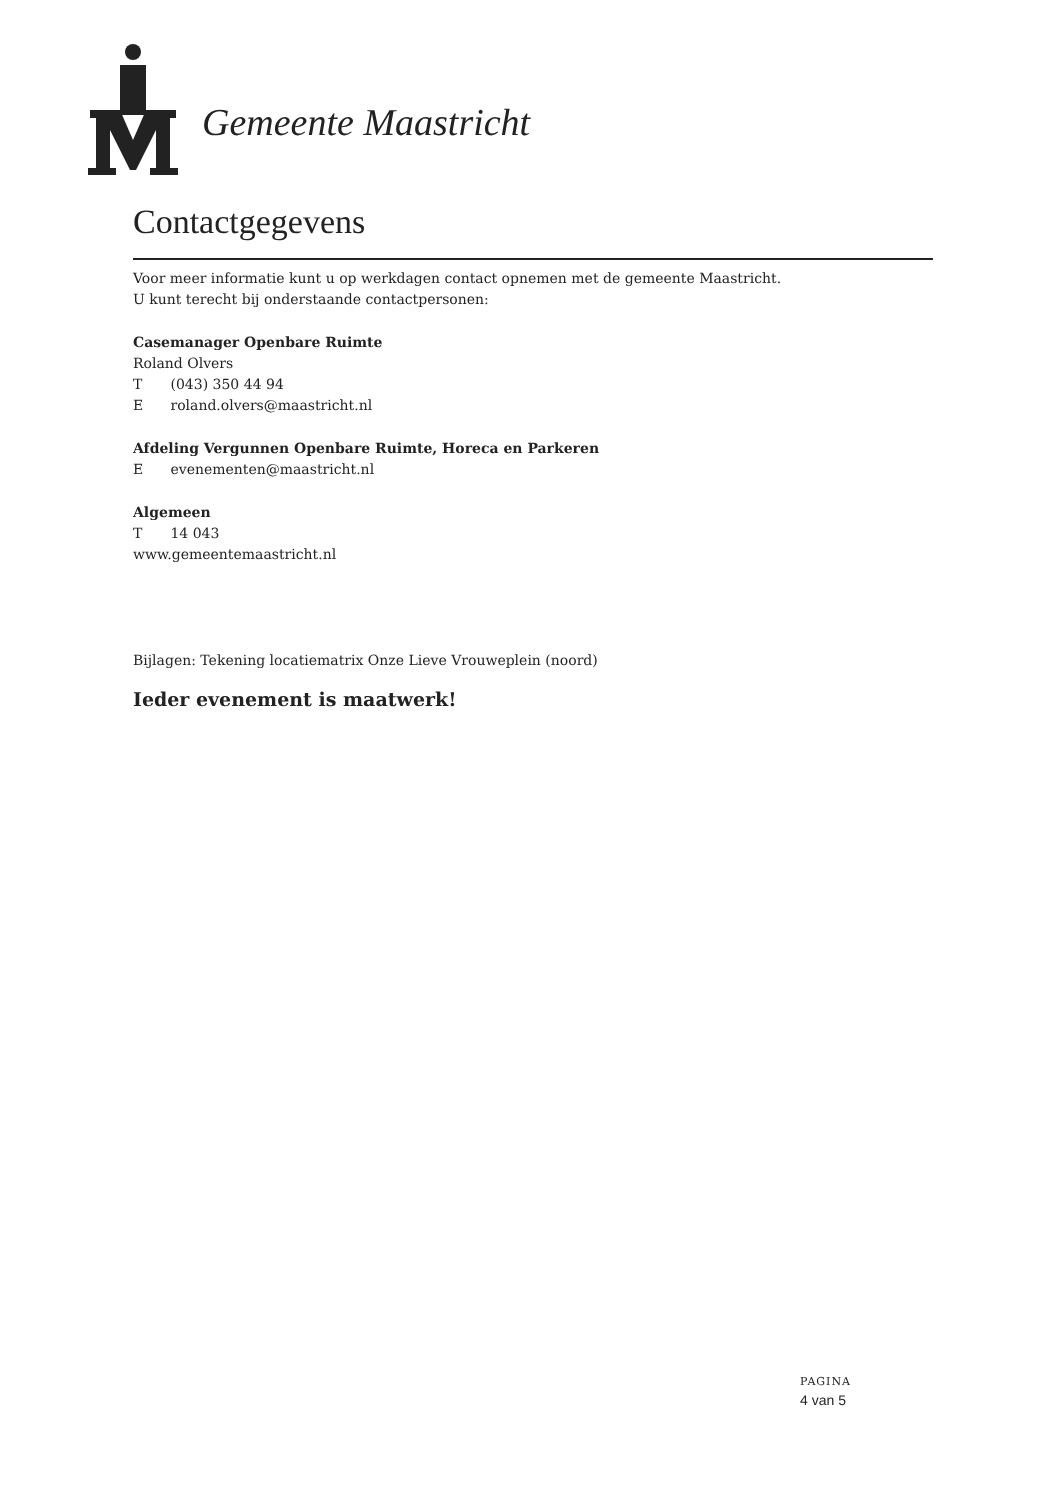Gemeente Maastricht
Contactgegevens
Voor meer informatie kunt u op werkdagen contact opnemen met de gemeente Maastricht.
U kunt terecht bij onderstaande contactpersonen:
Casemanager Openbare Ruimte
Roland Olvers
T (043) 350 44 94
E roland.olvers@maastricht.nl
Afdeling Vergunnen Openbare Ruimte, Horeca en Parkeren
E evenementen@maastricht.nl
Algemeen
T 14 043
www.gemeentemaastricht.nl
Bijlagen: Tekening locatiematrix Onze Lieve Vrouweplein (noord)
Ieder evenement is maatwerk!
PAGINA
4 van 5